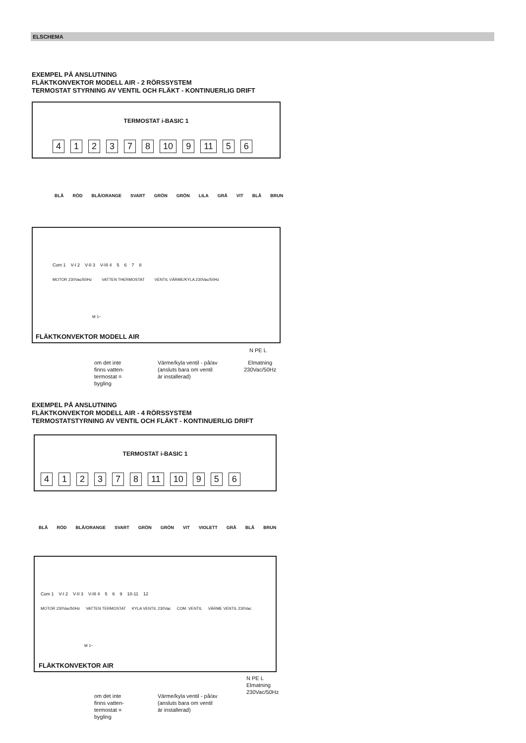ELSCHEMA
EXEMPEL PÅ ANSLUTNING
FLÄKTKONVEKTOR MODELL AIR - 2 RÖRSSYSTEM
TERMOSTAT STYRNING AV VENTIL OCH FLÄKT - KONTINUERLIG DRIFT
TERMOSTAT i-BASIC 1
412378 10 9 11 56
BLÅ RÖD BLÅ/ORANGE SVART GRÖN GRÖN LILA GRÅ VIT BLÅ BRUN
Com 1 V-I 2 V-II 3 V-III 4 5678
MOTOR 230Vac/50Hz VATTEN THERMOSTAT VENTIL VÄRME/KYLA 230Vac/50Hz
M 1~
FLÄKTKONVEKTOR MODELL AIR
N PE L
om det inte
finns vatten-
termostat =
bygling
Värme/kyla ventil - på/av
(ansluts bara om ventil
är installerad)
Elmatning
230Vac/50Hz
EXEMPEL PÅ ANSLUTNING
FLÄKTKONVEKTOR MODELL AIR - 4 RÖRSSYSTEM
TERMOSTATSTYRNING AV VENTIL OCH FLÄKT - KONTINUERLIG DRIFT
TERMOSTAT i-BASIC 1
412378 11 10 956
BLÅ RÖD BLÅ/ORANGE SVART GRÖN GRÖN VIT VIOLETT GRÅ BLÅ BRUN
Com 1 V-I 2 V-II 3 V-III 4 5 6 9 10-11 12
MOTOR 230Vac/50Hz VATTEN TERMOSTAT KYLA VENTIL 230Vac COM. VENTIL VÄRME VENTIL 230Vac
M 1~
FLÄKTKONVEKTOR AIR
N PE L
Elmatning
230Vac/50Hz
om det inte
finns vatten-
termostat =
bygling
Värme/kyla ventil - på/av
(ansluts bara om ventil
är installerad)